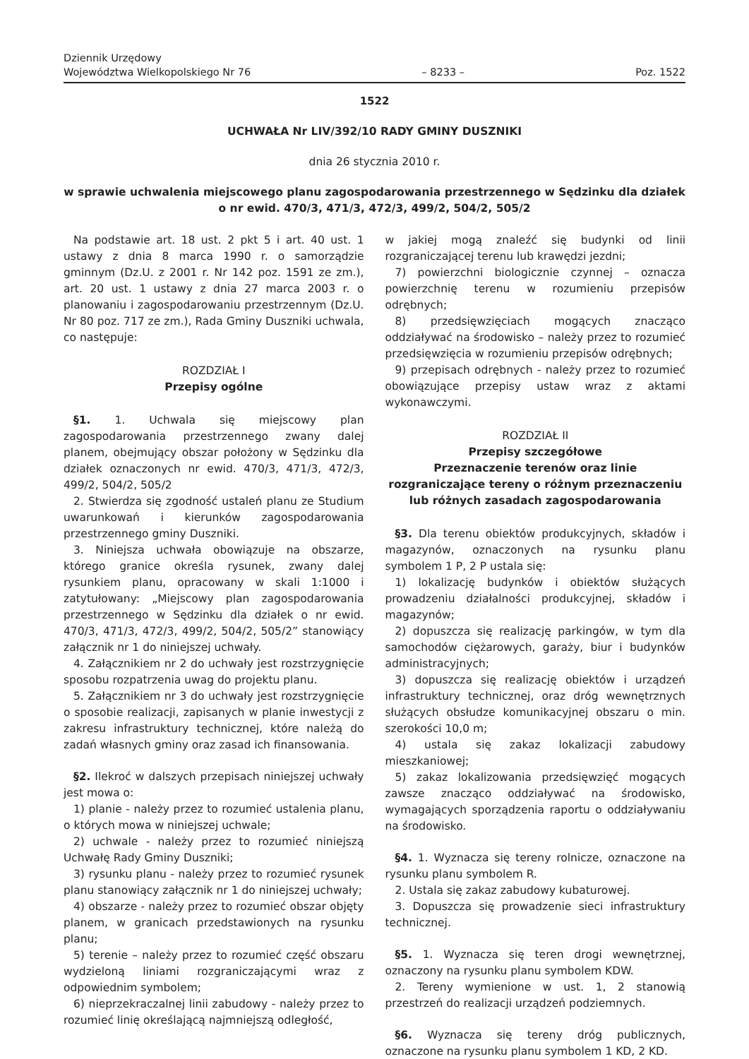Dziennik Urzędowy
Województwa Wielkopolskiego Nr 76
– 8233 –
Poz. 1522
1522
UCHWAŁA Nr LIV/392/10 RADY GMINY DUSZNIKI
dnia 26 stycznia 2010 r.
w sprawie uchwalenia miejscowego planu zagospodarowania przestrzennego w Sędzinku dla działek o nr ewid. 470/3, 471/3, 472/3, 499/2, 504/2, 505/2
Na podstawie art. 18 ust. 2 pkt 5 i art. 40 ust. 1 ustawy z dnia 8 marca 1990 r. o samorządzie gminnym (Dz.U. z 2001 r. Nr 142 poz. 1591 ze zm.), art. 20 ust. 1 ustawy z dnia 27 marca 2003 r. o planowaniu i zagospodarowaniu przestrzennym (Dz.U. Nr 80 poz. 717 ze zm.), Rada Gminy Duszniki uchwala, co następuje:
ROZDZIAŁ I
Przepisy ogólne
§1. 1. Uchwala się miejscowy plan zagospodarowania przestrzennego zwany dalej planem, obejmujący obszar położony w Sędzinku dla działek oznaczonych nr ewid. 470/3, 471/3, 472/3, 499/2, 504/2, 505/2
2. Stwierdza się zgodność ustaleń planu ze Studium uwarunkowań i kierunków zagospodarowania przestrzennego gminy Duszniki.
3. Niniejsza uchwała obowiązuje na obszarze, którego granice określa rysunek, zwany dalej rysunkiem planu, opracowany w skali 1:1000 i zatytułowany: „Miejscowy plan zagospodarowania przestrzennego w Sędzinku dla działek o nr ewid. 470/3, 471/3, 472/3, 499/2, 504/2, 505/2” stanowiący załącznik nr 1 do niniejszej uchwały.
4. Załącznikiem nr 2 do uchwały jest rozstrzygnięcie sposobu rozpatrzenia uwag do projektu planu.
5. Załącznikiem nr 3 do uchwały jest rozstrzygnięcie o sposobie realizacji, zapisanych w planie inwestycji z zakresu infrastruktury technicznej, które należą do zadań własnych gminy oraz zasad ich finansowania.
§2. Ilekroć w dalszych przepisach niniejszej uchwały jest mowa o:
1) planie - należy przez to rozumieć ustalenia planu, o których mowa w niniejszej uchwale;
2) uchwale - należy przez to rozumieć niniejszą Uchwałę Rady Gminy Duszniki;
3) rysunku planu - należy przez to rozumieć rysunek planu stanowiący załącznik nr 1 do niniejszej uchwały;
4) obszarze - należy przez to rozumieć obszar objęty planem, w granicach przedstawionych na rysunku planu;
5) terenie – należy przez to rozumieć część obszaru wydzieloną liniami rozgraniczającymi wraz z odpowiednim symbolem;
6) nieprzekraczalnej linii zabudowy - należy przez to rozumieć linię określającą najmniejszą odległość,
w jakiej mogą znaleźć się budynki od linii rozgraniczającej terenu lub krawędzi jezdni;
7) powierzchni biologicznie czynnej – oznacza powierzchnię terenu w rozumieniu przepisów odrębnych;
8) przedsięwzięciach mogących znacząco oddziaływać na środowisko – należy przez to rozumieć przedsięwzięcia w rozumieniu przepisów odrębnych;
9) przepisach odrębnych - należy przez to rozumieć obowiązujące przepisy ustaw wraz z aktami wykonawczymi.
ROZDZIAŁ II
Przepisy szczegółowe
Przeznaczenie terenów oraz linie rozgraniczające tereny o różnym przeznaczeniu lub różnych zasadach zagospodarowania
§3. Dla terenu obiektów produkcyjnych, składów i magazynów, oznaczonych na rysunku planu symbolem 1 P, 2 P ustala się:
1) lokalizację budynków i obiektów służących prowadzeniu działalności produkcyjnej, składów i magazynów;
2) dopuszcza się realizację parkingów, w tym dla samochodów ciężarowych, garaży, biur i budynków administracyjnych;
3) dopuszcza się realizację obiektów i urządzeń infrastruktury technicznej, oraz dróg wewnętrznych służących obsłudze komunikacyjnej obszaru o min. szerokości 10,0 m;
4) ustala się zakaz lokalizacji zabudowy mieszkaniowej;
5) zakaz lokalizowania przedsięwzięć mogących zawsze znacząco oddziaływać na środowisko, wymagających sporządzenia raportu o oddziaływaniu na środowisko.
§4. 1. Wyznacza się tereny rolnicze, oznaczone na rysunku planu symbolem R.
2. Ustala się zakaz zabudowy kubaturowej.
3. Dopuszcza się prowadzenie sieci infrastruktury technicznej.
§5. 1. Wyznacza się teren drogi wewnętrznej, oznaczony na rysunku planu symbolem KDW.
2. Tereny wymienione w ust. 1, 2 stanowią przestrzeń do realizacji urządzeń podziemnych.
§6. Wyznacza się tereny dróg publicznych, oznaczone na rysunku planu symbolem 1 KD, 2 KD.